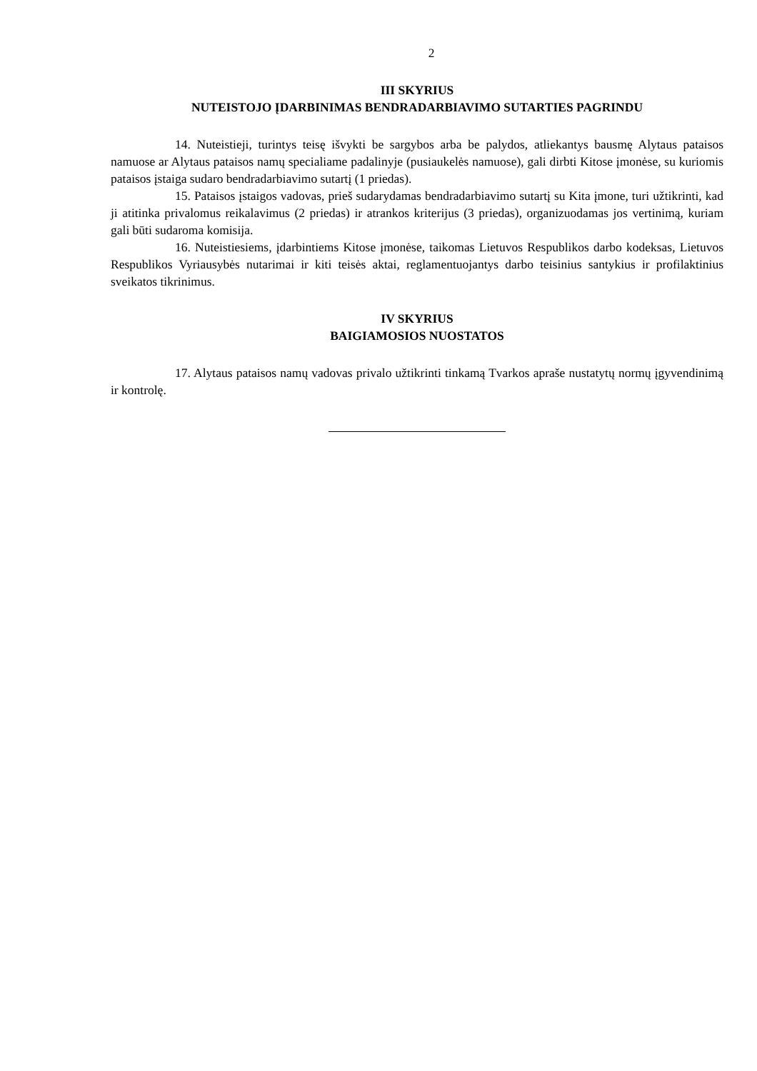2
III SKYRIUS
NUTEISTOJO ĮDARBINIMAS BENDRADARBIAVIMO SUTARTIES PAGRINDU
14. Nuteistieji, turintys teisę išvykti be sargybos arba be palydos, atliekantys bausmę Alytaus pataisos namuose ar Alytaus pataisos namų specialiame padalinyje (pusiaukelės namuose), gali dirbti Kitose įmonėse, su kuriomis pataisos įstaiga sudaro bendradarbiavimo sutartį (1 priedas).
15. Pataisos įstaigos vadovas, prieš sudarydamas bendradarbiavimo sutartį su Kita įmone, turi užtikrinti, kad ji atitinka privalomus reikalavimus (2 priedas) ir atrankos kriterijus (3 priedas), organizuodamas jos vertinimą, kuriam gali būti sudaroma komisija.
16. Nuteistiesiems, įdarbintiems Kitose įmonėse, taikomas Lietuvos Respublikos darbo kodeksas, Lietuvos Respublikos Vyriausybės nutarimai ir kiti teisės aktai, reglamentuojantys darbo teisinius santykius ir profilaktinius sveikatos tikrinimus.
IV SKYRIUS
BAIGIAMOSIOS NUOSTATOS
17. Alytaus pataisos namų vadovas privalo užtikrinti tinkamą Tvarkos apraše nustatytų normų įgyvendinimą ir kontrolę.